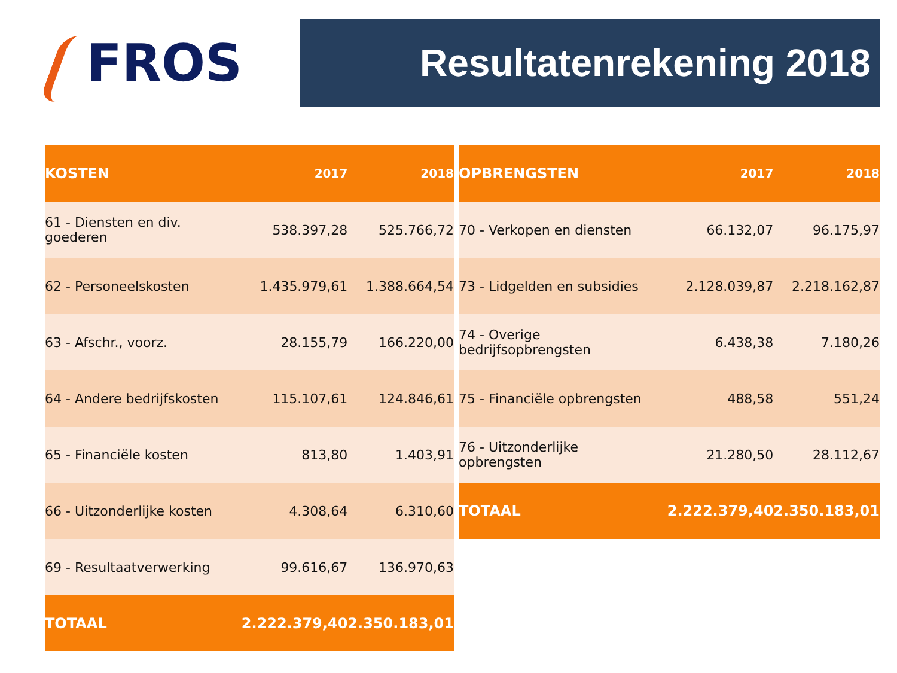FROS Resultatenrekening 2018
| KOSTEN | 2017 | 2018 |
| --- | --- | --- |
| 61 - Diensten en div. goederen | 538.397,28 | 525.766,72 |
| 62 - Personeelskosten | 1.435.979,61 | 1.388.664,54 |
| 63 - Afschr., voorz. | 28.155,79 | 166.220,00 |
| 64 - Andere bedrijfskosten | 115.107,61 | 124.846,61 |
| 65 - Financiële kosten | 813,80 | 1.403,91 |
| 66 - Uitzonderlijke kosten | 4.308,64 | 6.310,60 |
| 69 - Resultaatverwerking | 99.616,67 | 136.970,63 |
| TOTAAL | 2.222.379,40 | 2.350.183,01 |
| OPBRENGSTEN | 2017 | 2018 |
| --- | --- | --- |
| 70 - Verkopen en diensten | 66.132,07 | 96.175,97 |
| 73 - Lidgelden en subsidies | 2.128.039,87 | 2.218.162,87 |
| 74 - Overige bedrijfsopbrengsten | 6.438,38 | 7.180,26 |
| 75 - Financiële opbrengsten | 488,58 | 551,24 |
| 76 - Uitzonderlijke opbrengsten | 21.280,50 | 28.112,67 |
| TOTAAL | 2.222.379,40 | 2.350.183,01 |